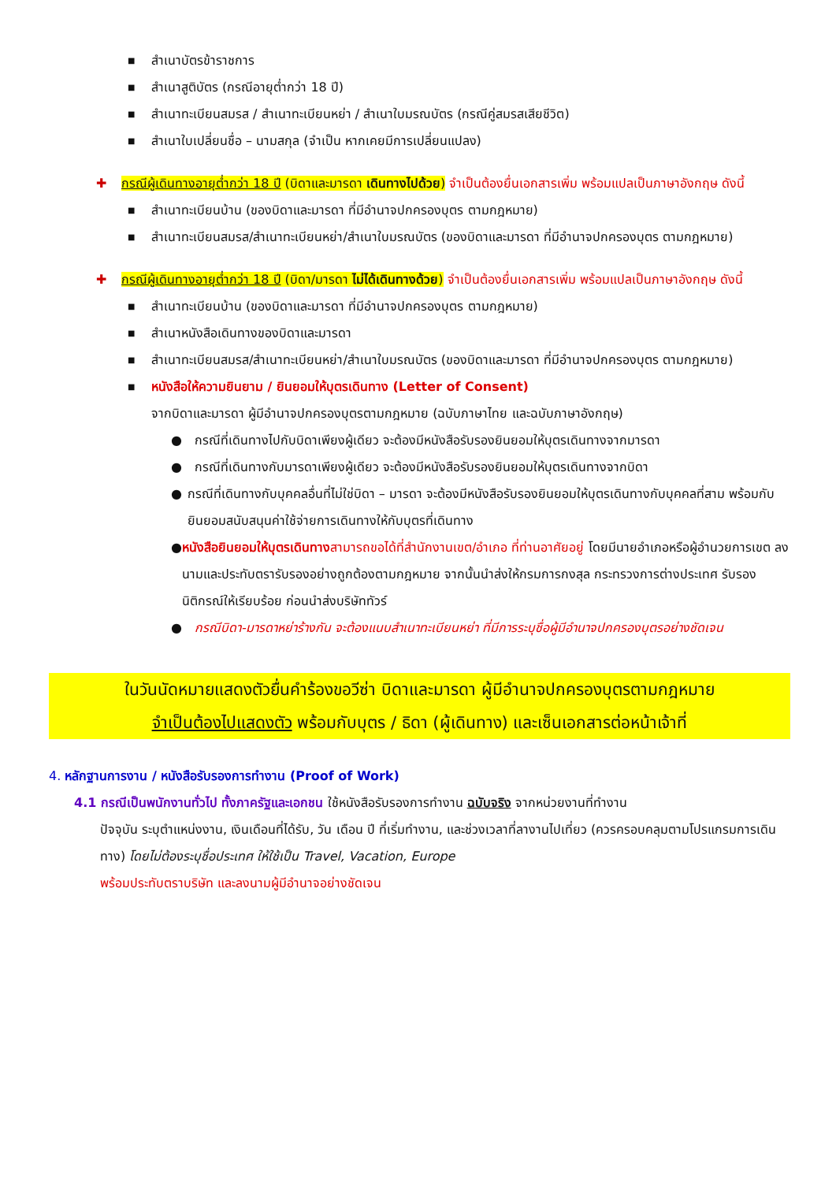■ สำเนาบัตรข้าราชการ
■ สำเนาสูติบัตร (กรณีอายุต่ำกว่า 18 ปี)
■ สำเนาทะเบียนสมรส / สำเนาทะเบียนหย่า / สำเนาใบมรณบัตร (กรณีคู่สมรสเสียชีวิต)
■ สำเนาใบเปลี่ยนชื่อ – นามสกุล (จำเป็น หากเคยมีการเปลี่ยนแปลง)
✚ กรณีผู้เดินทางอายุต่ำกว่า 18 ปี (บิดาและมารดา เดินทางไปด้วย) จำเป็นต้องยื่นเอกสารเพิ่ม พร้อมแปลเป็นภาษาอังกฤษ ดังนี้
■ สำเนาทะเบียนบ้าน (ของบิดาและมารดา ที่มีอำนาจปกครองบุตร ตามกฎหมาย)
■ สำเนาทะเบียนสมรส/สำเนาทะเบียนหย่า/สำเนาใบมรณบัตร (ของบิดาและมารดา ที่มีอำนาจปกครองบุตร ตามกฎหมาย)
✚ กรณีผู้เดินทางอายุต่ำกว่า 18 ปี (บิดา/มารดา ไม่ได้เดินทางด้วย) จำเป็นต้องยื่นเอกสารเพิ่ม พร้อมแปลเป็นภาษาอังกฤษ ดังนี้
■ สำเนาทะเบียนบ้าน (ของบิดาและมารดา ที่มีอำนาจปกครองบุตร ตามกฎหมาย)
■ สำเนาหนังสือเดินทางของบิดาและมารดา
■ สำเนาทะเบียนสมรส/สำเนาทะเบียนหย่า/สำเนาใบมรณบัตร (ของบิดาและมารดา ที่มีอำนาจปกครองบุตร ตามกฎหมาย)
■ หนังสือให้ความยินยาม / ยินยอมให้บุตรเดินทาง (Letter of Consent)
จากบิดาและมารดา ผู้มีอำนาจปกครองบุตรตามกฎหมาย (ฉบับภาษาไทย และฉบับภาษาอังกฤษ)
● กรณีที่เดินทางไปกับบิดาเพียงผู้เดียว จะต้องมีหนังสือรับรองยินยอมให้บุตรเดินทางจากมารดา
● กรณีที่เดินทางกับมารดาเพียงผู้เดียว จะต้องมีหนังสือรับรองยินยอมให้บุตรเดินทางจากบิดา
● กรณีที่เดินทางกับบุคคลอื่นที่ไม่ใช่บิดา – มารดา จะต้องมีหนังสือรับรองยินยอมให้บุตรเดินทางกับบุคคลที่สาม พร้อมกับยินยอมสนับสนุนค่าใช้จ่ายการเดินทางให้กับบุตรที่เดินทาง
● หนังสือยินยอมให้บุตรเดินทาง สามารถขอได้ที่สำนักงานเขต/อำเภอ ที่ท่านอาศัยอยู่ โดยมีนายอำเภอหรือผู้อำนวยการเขต ลงนามและประทับตรารับรองอย่างถูกต้องตามกฎหมาย จากนั้นนำส่งให้กรมการกงสุล กระทรวงการต่างประเทศ รับรองนิติกรณ์ให้เรียบร้อย ก่อนนำส่งบริษัททัวร์
● กรณีบิดา-มารดาหย่าร้างกัน จะต้องแนบสำเนาทะเบียนหย่า ที่มีการระบุชื่อผู้มีอำนาจปกครองบุตรอย่างชัดเจน
ในวันนัดหมายแสดงตัวยื่นคำร้องขอวีซ่า บิดาและมารดา ผู้มีอำนาจปกครองบุตรตามกฎหมาย
จำเป็นต้องไปแสดงตัว พร้อมกับบุตร / ธิดา (ผู้เดินทาง) และเซ็นเอกสารต่อหน้าเจ้าที่
4. หลักฐานการงาน / หนังสือรับรองการทำงาน (Proof of Work)
4.1 กรณีเป็นพนักงานทั่วไป ทั้งภาครัฐและเอกชน ใช้หนังสือรับรองการทำงาน ฉบับจริง จากหน่วยงานที่ทำงาน
ปัจจุบัน ระบุตำแหน่งงาน, เงินเดือนที่ได้รับ, วัน เดือน ปี ที่เริ่มทำงาน, และช่วงเวลาที่ลางานไปเที่ยว (ควรครอบคลุมตามโปรแกรมการเดินทาง) โดยไม่ต้องระบุชื่อประเทศ ให้ใช้เป็น Travel, Vacation, Europe
พร้อมประทับตราบริษัท และลงนามผู้มีอำนาจอย่างชัดเจน